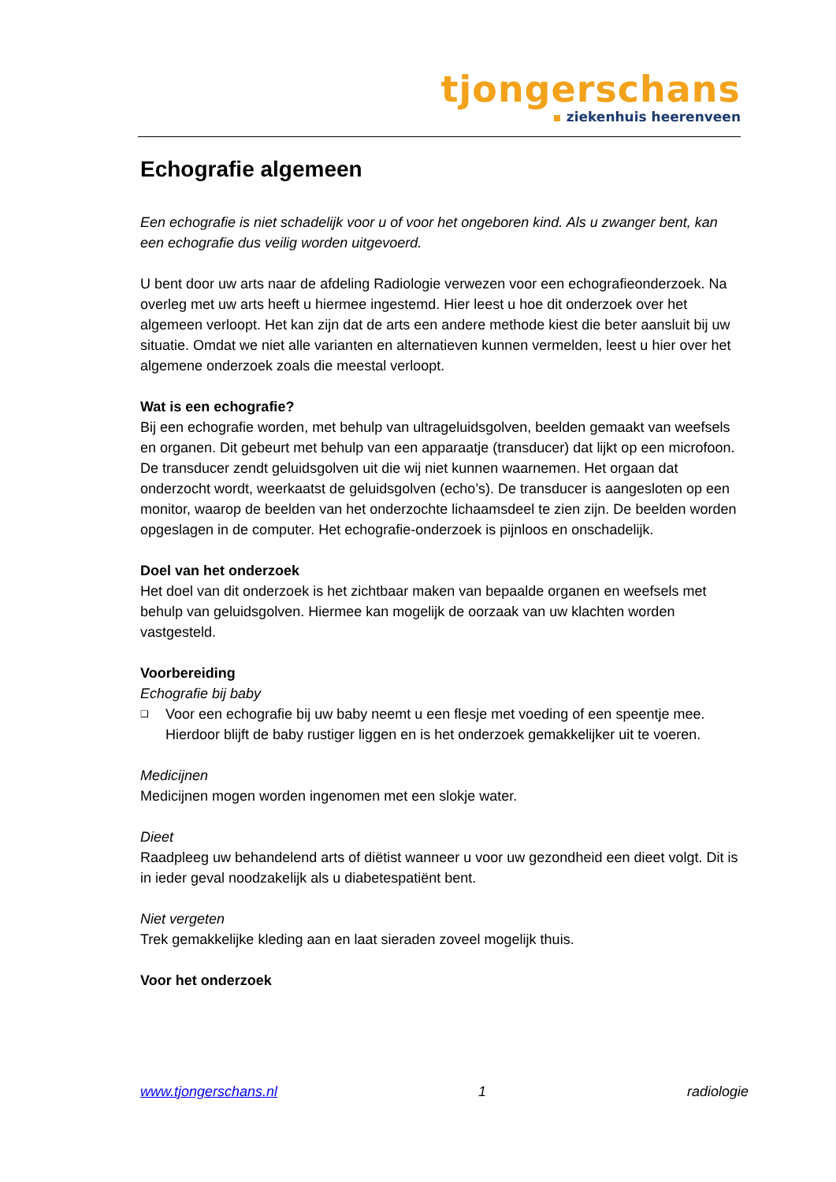tjongerschans
ziekenhuis heerenveen
Echografie algemeen
Een echografie is niet schadelijk voor u of voor het ongeboren kind. Als u zwanger bent, kan een echografie dus veilig worden uitgevoerd.
U bent door uw arts naar de afdeling Radiologie verwezen voor een echografieonderzoek. Na overleg met uw arts heeft u hiermee ingestemd. Hier leest u hoe dit onderzoek over het algemeen verloopt. Het kan zijn dat de arts een andere methode kiest die beter aansluit bij uw situatie. Omdat we niet alle varianten en alternatieven kunnen vermelden, leest u hier over het algemene onderzoek zoals die meestal verloopt.
Wat is een echografie?
Bij een echografie worden, met behulp van ultrageluidsgolven, beelden gemaakt van weefsels en organen. Dit gebeurt met behulp van een apparaatje (transducer) dat lijkt op een microfoon. De transducer zendt geluidsgolven uit die wij niet kunnen waarnemen. Het orgaan dat onderzocht wordt, weerkaatst de geluidsgolven (echo’s). De transducer is aangesloten op een monitor, waarop de beelden van het onderzochte lichaamsdeel te zien zijn. De beelden worden opgeslagen in de computer. Het echografie-onderzoek is pijnloos en onschadelijk.
Doel van het onderzoek
Het doel van dit onderzoek is het zichtbaar maken van bepaalde organen en weefsels met behulp van geluidsgolven. Hiermee kan mogelijk de oorzaak van uw klachten worden vastgesteld.
Voorbereiding
Echografie bij baby
❑ Voor een echografie bij uw baby neemt u een flesje met voeding of een speentje mee. Hierdoor blijft de baby rustiger liggen en is het onderzoek gemakkelijker uit te voeren.
Medicijnen
Medicijnen mogen worden ingenomen met een slokje water.
Dieet
Raadpleeg uw behandelend arts of diëtist wanneer u voor uw gezondheid een dieet volgt. Dit is in ieder geval noodzakelijk als u diabetespatiënt bent.
Niet vergeten
Trek gemakkelijke kleding aan en laat sieraden zoveel mogelijk thuis.
Voor het onderzoek
www.tjongerschans.nl 1 radiologie